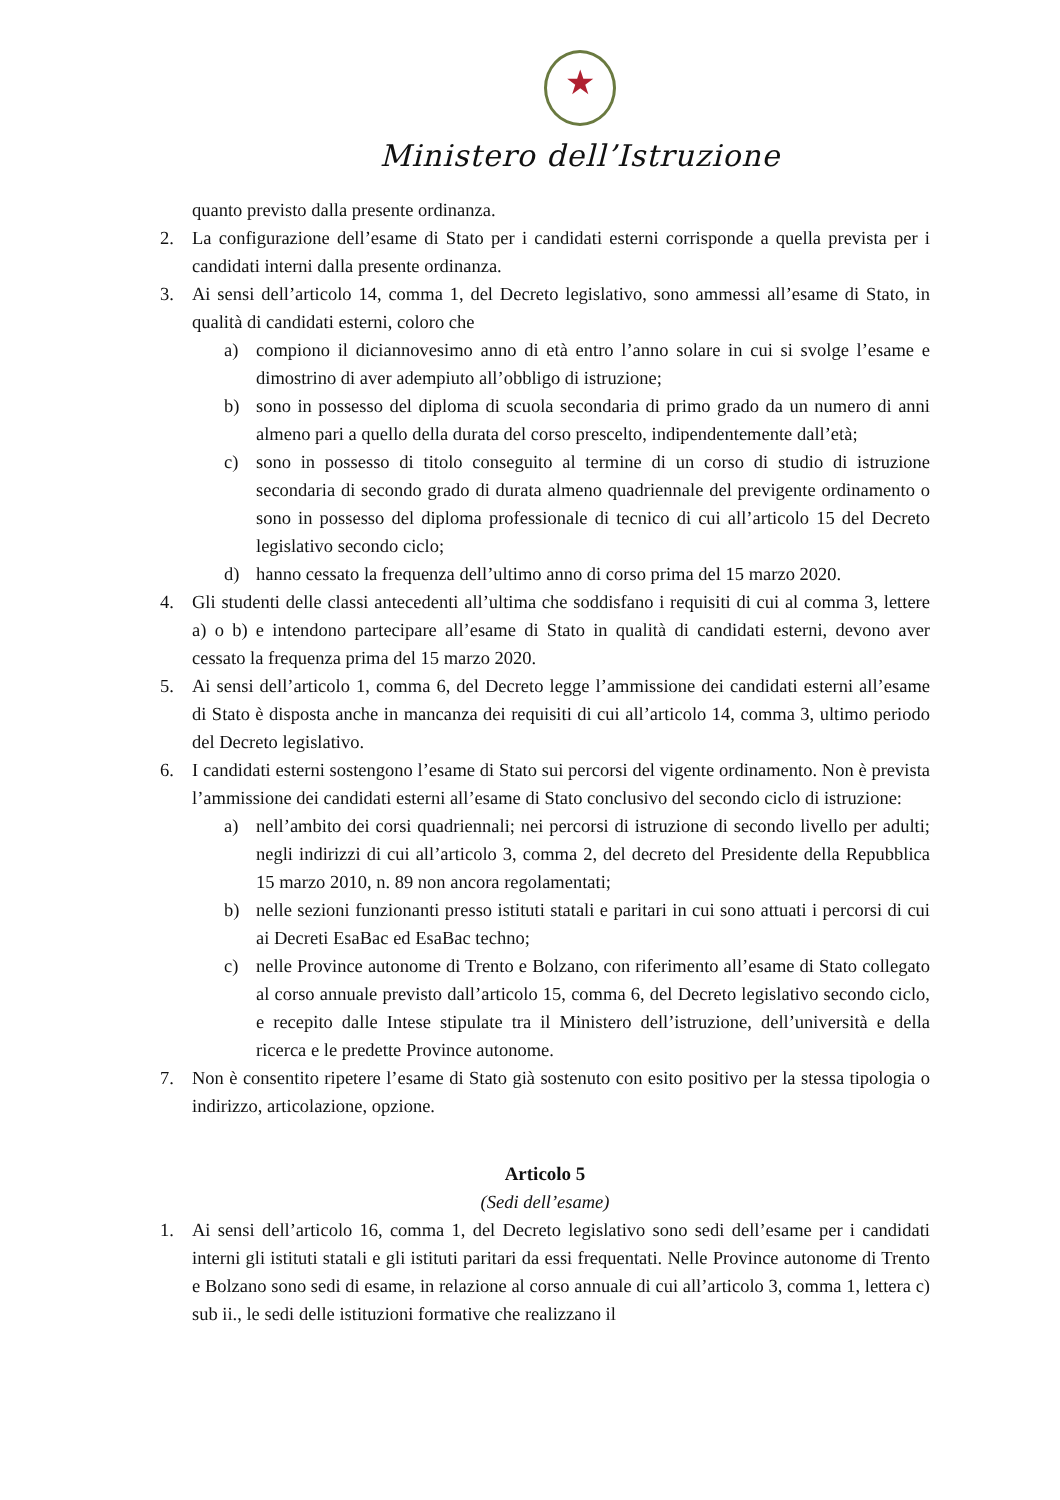★
Ministero dell’Istruzione
quanto previsto dalla presente ordinanza.
2. La configurazione dell’esame di Stato per i candidati esterni corrisponde a quella prevista per i candidati interni dalla presente ordinanza.
3. Ai sensi dell’articolo 14, comma 1, del Decreto legislativo, sono ammessi all’esame di Stato, in qualità di candidati esterni, coloro che
a) compiono il diciannovesimo anno di età entro l’anno solare in cui si svolge l’esame e dimostrino di aver adempiuto all’obbligo di istruzione;
b) sono in possesso del diploma di scuola secondaria di primo grado da un numero di anni almeno pari a quello della durata del corso prescelto, indipendentemente dall’età;
c) sono in possesso di titolo conseguito al termine di un corso di studio di istruzione secondaria di secondo grado di durata almeno quadriennale del previgente ordinamento o sono in possesso del diploma professionale di tecnico di cui all’articolo 15 del Decreto legislativo secondo ciclo;
d) hanno cessato la frequenza dell’ultimo anno di corso prima del 15 marzo 2020.
4. Gli studenti delle classi antecedenti all’ultima che soddisfano i requisiti di cui al comma 3, lettere a) o b) e intendono partecipare all’esame di Stato in qualità di candidati esterni, devono aver cessato la frequenza prima del 15 marzo 2020.
5. Ai sensi dell’articolo 1, comma 6, del Decreto legge l’ammissione dei candidati esterni all’esame di Stato è disposta anche in mancanza dei requisiti di cui all’articolo 14, comma 3, ultimo periodo del Decreto legislativo.
6. I candidati esterni sostengono l’esame di Stato sui percorsi del vigente ordinamento. Non è prevista l’ammissione dei candidati esterni all’esame di Stato conclusivo del secondo ciclo di istruzione:
a) nell’ambito dei corsi quadriennali; nei percorsi di istruzione di secondo livello per adulti; negli indirizzi di cui all’articolo 3, comma 2, del decreto del Presidente della Repubblica 15 marzo 2010, n. 89 non ancora regolamentati;
b) nelle sezioni funzionanti presso istituti statali e paritari in cui sono attuati i percorsi di cui ai Decreti EsaBac ed EsaBac techno;
c) nelle Province autonome di Trento e Bolzano, con riferimento all’esame di Stato collegato al corso annuale previsto dall’articolo 15, comma 6, del Decreto legislativo secondo ciclo, e recepito dalle Intese stipulate tra il Ministero dell’istruzione, dell’università e della ricerca e le predette Province autonome.
7. Non è consentito ripetere l’esame di Stato già sostenuto con esito positivo per la stessa tipologia o indirizzo, articolazione, opzione.
Articolo 5
(Sedi dell’esame)
1. Ai sensi dell’articolo 16, comma 1, del Decreto legislativo sono sedi dell’esame per i candidati interni gli istituti statali e gli istituti paritari da essi frequentati. Nelle Province autonome di Trento e Bolzano sono sedi di esame, in relazione al corso annuale di cui all’articolo 3, comma 1, lettera c) sub ii., le sedi delle istituzioni formative che realizzano il